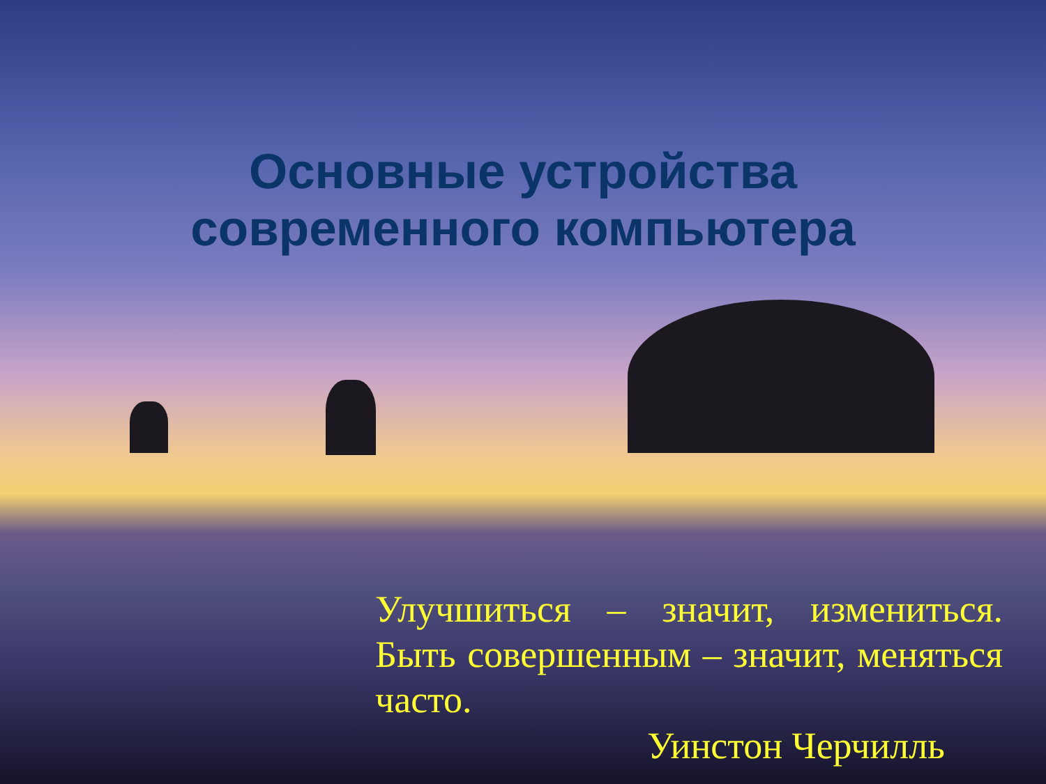Основные устройства
современного компьютера
Улучшиться – значит, измениться. Быть совершенным – значит, меняться часто.
Уинстон Черчилль